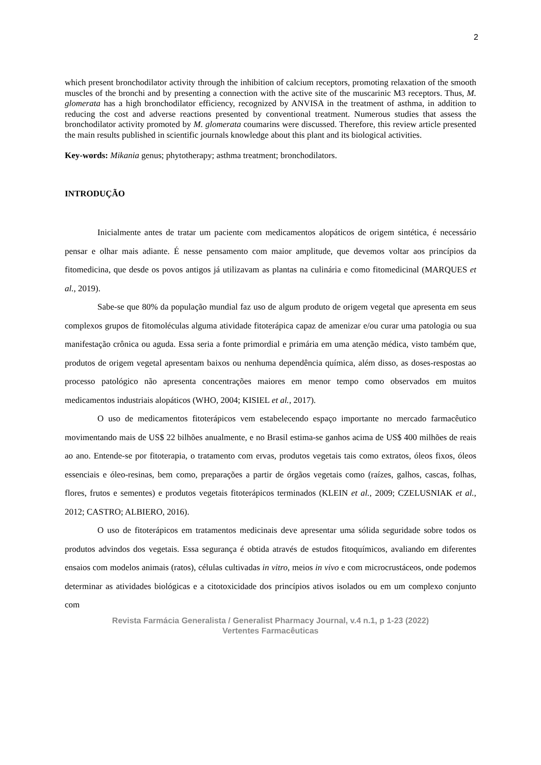2
which present bronchodilator activity through the inhibition of calcium receptors, promoting relaxation of the smooth muscles of the bronchi and by presenting a connection with the active site of the muscarinic M3 receptors. Thus, M. glomerata has a high bronchodilator efficiency, recognized by ANVISA in the treatment of asthma, in addition to reducing the cost and adverse reactions presented by conventional treatment. Numerous studies that assess the bronchodilator activity promoted by M. glomerata coumarins were discussed. Therefore, this review article presented the main results published in scientific journals knowledge about this plant and its biological activities.
Key-words: Mikania genus; phytotherapy; asthma treatment; bronchodilators.
INTRODUÇÃO
Inicialmente antes de tratar um paciente com medicamentos alopáticos de origem sintética, é necessário pensar e olhar mais adiante. É nesse pensamento com maior amplitude, que devemos voltar aos princípios da fitomedicina, que desde os povos antigos já utilizavam as plantas na culinária e como fitomedicinal (MARQUES et al., 2019).
Sabe-se que 80% da população mundial faz uso de algum produto de origem vegetal que apresenta em seus complexos grupos de fitomoléculas alguma atividade fitoterápica capaz de amenizar e/ou curar uma patologia ou sua manifestação crônica ou aguda. Essa seria a fonte primordial e primária em uma atenção médica, visto também que, produtos de origem vegetal apresentam baixos ou nenhuma dependência química, além disso, as doses-respostas ao processo patológico não apresenta concentrações maiores em menor tempo como observados em muitos medicamentos industriais alopáticos (WHO, 2004; KISIEL et al., 2017).
O uso de medicamentos fitoterápicos vem estabelecendo espaço importante no mercado farmacêutico movimentando mais de US$ 22 bilhões anualmente, e no Brasil estima-se ganhos acima de US$ 400 milhões de reais ao ano. Entende-se por fitoterapia, o tratamento com ervas, produtos vegetais tais como extratos, óleos fixos, óleos essenciais e óleo-resinas, bem como, preparações a partir de órgãos vegetais como (raízes, galhos, cascas, folhas, flores, frutos e sementes) e produtos vegetais fitoterápicos terminados (KLEIN et al., 2009; CZELUSNIAK et al., 2012; CASTRO; ALBIERO, 2016).
O uso de fitoterápicos em tratamentos medicinais deve apresentar uma sólida seguridade sobre todos os produtos advindos dos vegetais. Essa segurança é obtida através de estudos fitoquímicos, avaliando em diferentes ensaios com modelos animais (ratos), células cultivadas in vitro, meios in vivo e com microcrustáceos, onde podemos determinar as atividades biológicas e a citotoxicidade dos princípios ativos isolados ou em um complexo conjunto com
Revista Farmácia Generalista / Generalist Pharmacy Journal, v.4 n.1, p 1-23 (2022)
Vertentes Farmacêuticas